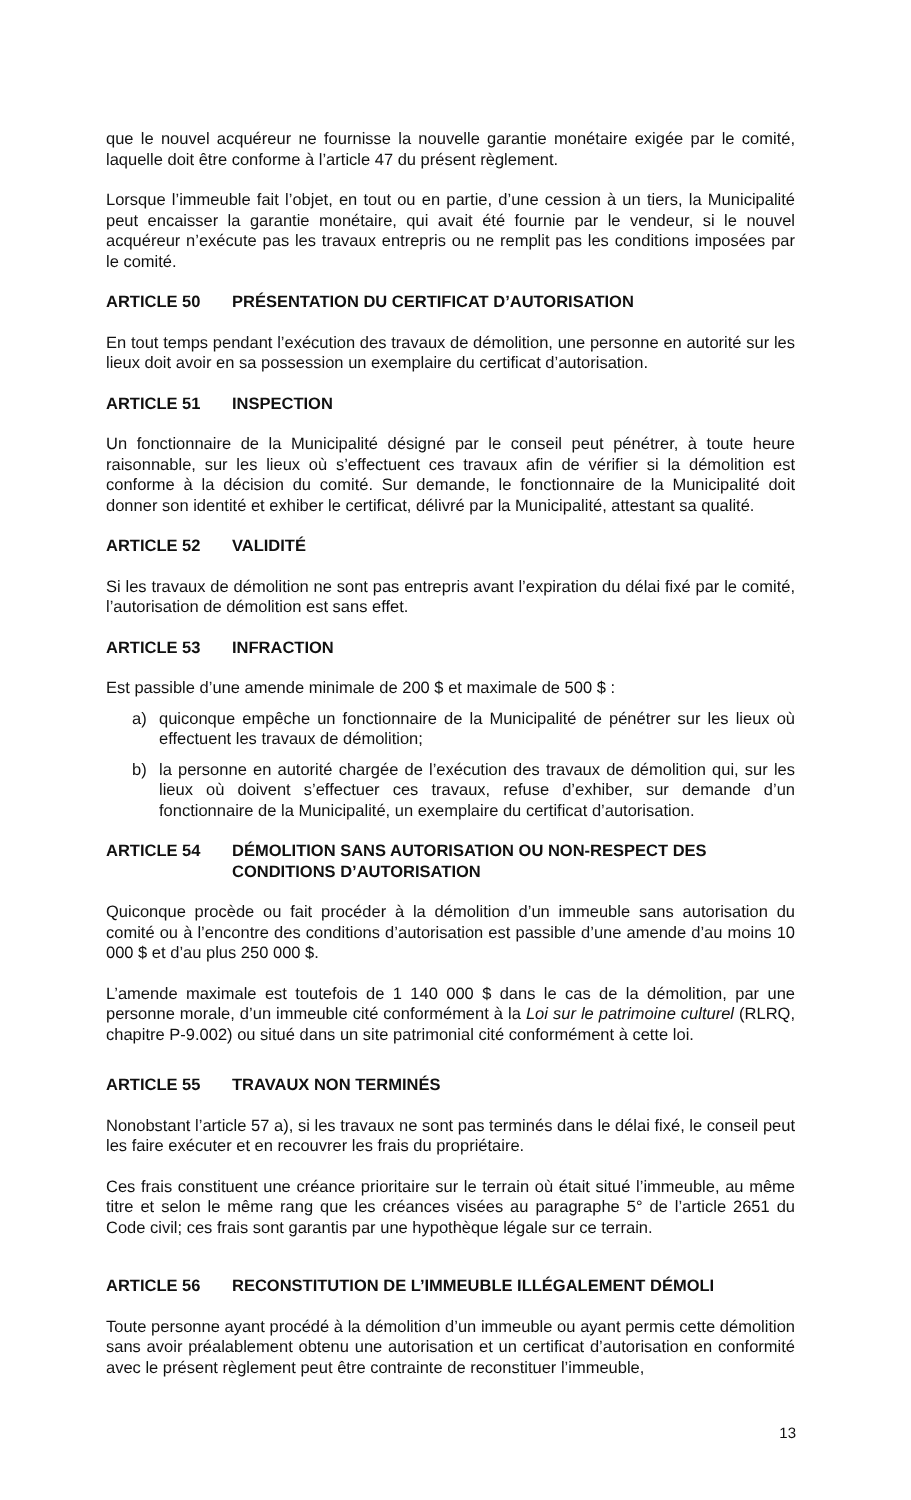que le nouvel acquéreur ne fournisse la nouvelle garantie monétaire exigée par le comité, laquelle doit être conforme à l’article 47 du présent règlement.
Lorsque l’immeuble fait l’objet, en tout ou en partie, d’une cession à un tiers, la Municipalité peut encaisser la garantie monétaire, qui avait été fournie par le vendeur, si le nouvel acquéreur n’exécute pas les travaux entrepris ou ne remplit pas les conditions imposées par le comité.
ARTICLE 50 PRÉSENTATION DU CERTIFICAT D’AUTORISATION
En tout temps pendant l’exécution des travaux de démolition, une personne en autorité sur les lieux doit avoir en sa possession un exemplaire du certificat d’autorisation.
ARTICLE 51 INSPECTION
Un fonctionnaire de la Municipalité désigné par le conseil peut pénétrer, à toute heure raisonnable, sur les lieux où s’effectuent ces travaux afin de vérifier si la démolition est conforme à la décision du comité. Sur demande, le fonctionnaire de la Municipalité doit donner son identité et exhiber le certificat, délivré par la Municipalité, attestant sa qualité.
ARTICLE 52 VALIDITÉ
Si les travaux de démolition ne sont pas entrepris avant l’expiration du délai fixé par le comité, l’autorisation de démolition est sans effet.
ARTICLE 53 INFRACTION
Est passible d’une amende minimale de 200 $ et maximale de 500 $ :
a) quiconque empêche un fonctionnaire de la Municipalité de pénétrer sur les lieux où effectuent les travaux de démolition;
b) la personne en autorité chargée de l’exécution des travaux de démolition qui, sur les lieux où doivent s’effectuer ces travaux, refuse d’exhiber, sur demande d’un fonctionnaire de la Municipalité, un exemplaire du certificat d’autorisation.
ARTICLE 54 DÉMOLITION SANS AUTORISATION OU NON-RESPECT DES CONDITIONS D’AUTORISATION
Quiconque procède ou fait procéder à la démolition d’un immeuble sans autorisation du comité ou à l’encontre des conditions d’autorisation est passible d’une amende d’au moins 10 000 $ et d’au plus 250 000 $.
L’amende maximale est toutefois de 1 140 000 $ dans le cas de la démolition, par une personne morale, d’un immeuble cité conformément à la Loi sur le patrimoine culturel (RLRQ, chapitre P-9.002) ou situé dans un site patrimonial cité conformément à cette loi.
ARTICLE 55 TRAVAUX NON TERMINÉS
Nonobstant l’article 57 a), si les travaux ne sont pas terminés dans le délai fixé, le conseil peut les faire exécuter et en recouvrer les frais du propriétaire.
Ces frais constituent une créance prioritaire sur le terrain où était situé l’immeuble, au même titre et selon le même rang que les créances visées au paragraphe 5° de l’article 2651 du Code civil; ces frais sont garantis par une hypothèque légale sur ce terrain.
ARTICLE 56 RECONSTITUTION DE L’IMMEUBLE ILLÉGALEMENT DÉMOLI
Toute personne ayant procédé à la démolition d’un immeuble ou ayant permis cette démolition sans avoir préalablement obtenu une autorisation et un certificat d’autorisation en conformité avec le présent règlement peut être contrainte de reconstituer l’immeuble,
13